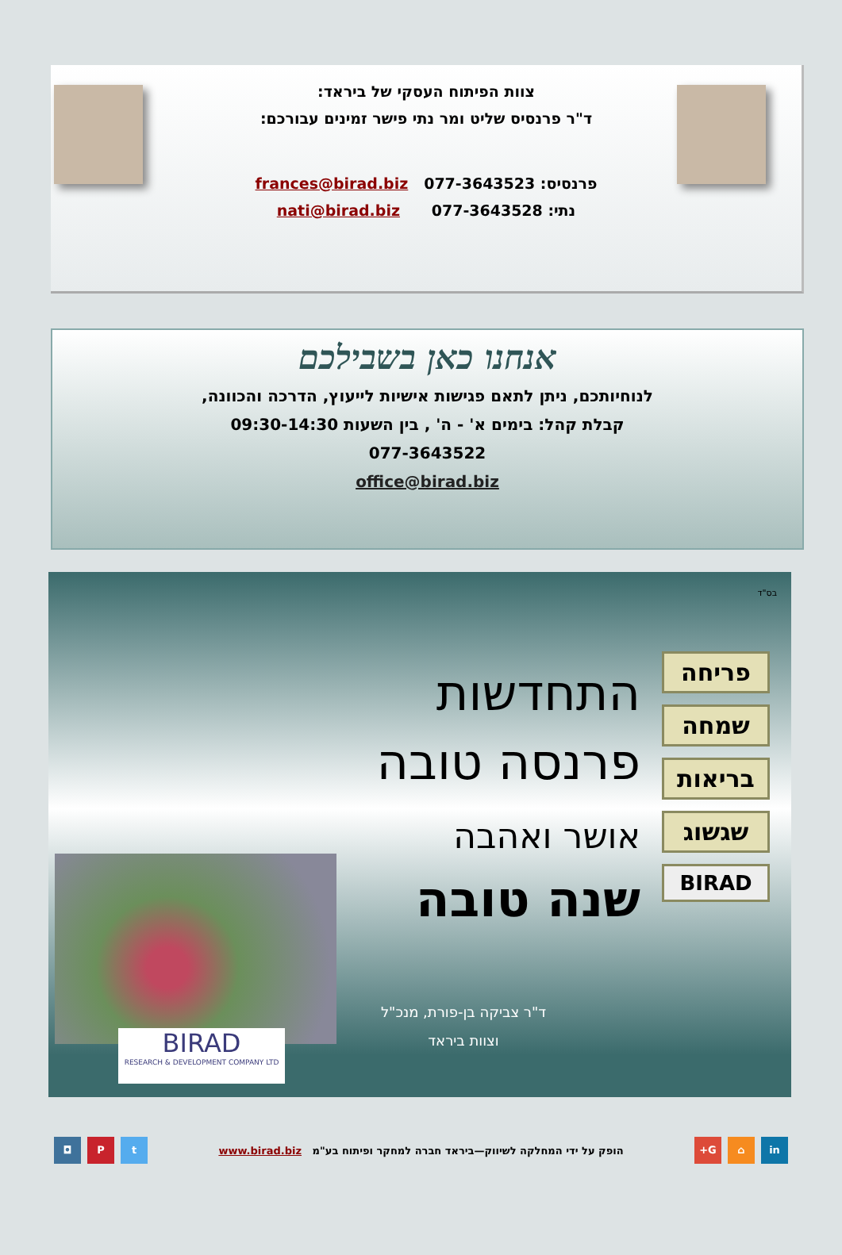צוות הפיתוח העסקי של ביראד:
ד"ר פרנסיס שליט ומר נתי פישר זמינים עבורכם:
פרנסיס: 077-3643523 frances@birad.biz
נתי: 077-3643528 nati@birad.biz
אנחנו כאן בשבילכם
לנוחיותכם, ניתן לתאם פגישות אישיות לייעוץ, הדרכה והכוונה,
קבלת קהל: בימים א' - ה' , בין השעות 09:30-14:30
077-3643522
office@birad.biz
בס"ד
פריחה
שמחה
בריאות
שגשוג
BIRAD
התחדשות
פרנסה טובה
אושר ואהבה
שנה טובה
ד"ר צביקה בן-פורת, מנכ"ל
וצוות ביראד
BIRAD
RESEARCH & DEVELOPMENT COMPANY LTD
in ⌂ G+
הופק על ידי המחלקה לשיווק—ביראד חברה למחקר ופיתוח בע"מ www.birad.biz
t P ◘